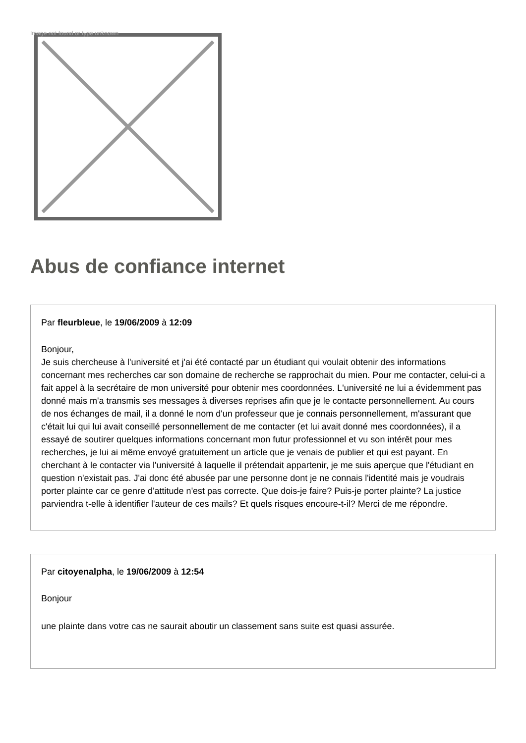Image not found or type unknown
Abus de confiance internet
Par fleurbleue, le 19/06/2009 à 12:09
Bonjour,
Je suis chercheuse à l'université et j'ai été contacté par un étudiant qui voulait obtenir des informations concernant mes recherches car son domaine de recherche se rapprochait du mien. Pour me contacter, celui-ci a fait appel à la secrétaire de mon université pour obtenir mes coordonnées. L'université ne lui a évidemment pas donné mais m'a transmis ses messages à diverses reprises afin que je le contacte personnellement. Au cours de nos échanges de mail, il a donné le nom d'un professeur que je connais personnellement, m'assurant que c'était lui qui lui avait conseillé personnellement de me contacter (et lui avait donné mes coordonnées), il a essayé de soutirer quelques informations concernant mon futur professionnel et vu son intérêt pour mes recherches, je lui ai même envoyé gratuitement un article que je venais de publier et qui est payant. En cherchant à le contacter via l'université à laquelle il prétendait appartenir, je me suis aperçue que l'étudiant en question n'existait pas. J'ai donc été abusée par une personne dont je ne connais l'identité mais je voudrais porter plainte car ce genre d'attitude n'est pas correcte. Que dois-je faire? Puis-je porter plainte? La justice parviendra t-elle à identifier l'auteur de ces mails? Et quels risques encoure-t-il? Merci de me répondre.
Par citoyenalpha, le 19/06/2009 à 12:54
Bonjour
une plainte dans votre cas ne saurait aboutir un classement sans suite est quasi assurée.